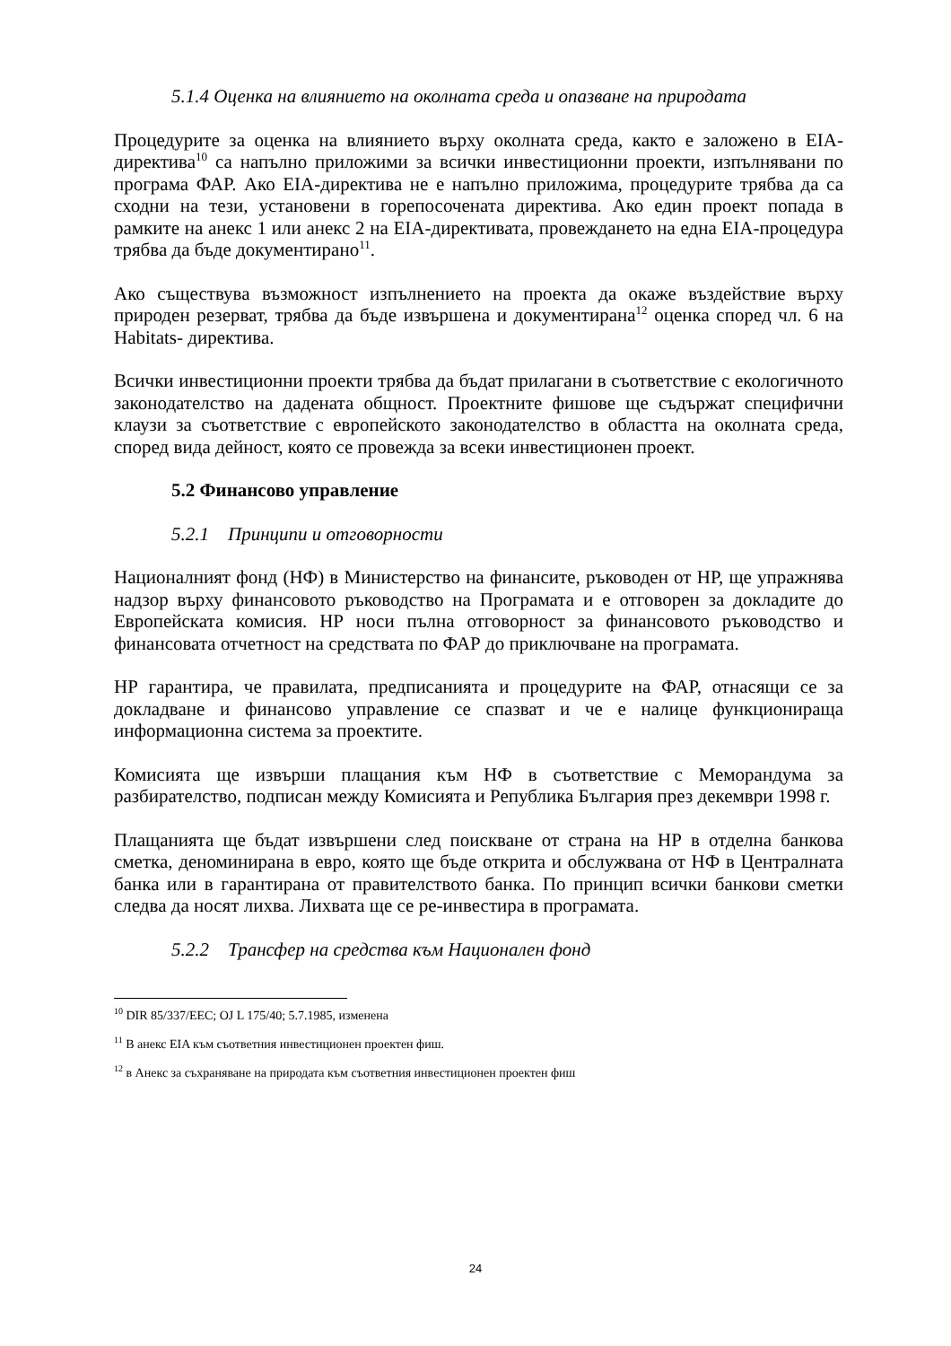5.1.4 Оценка на влиянието на околната среда и опазване на природата
Процедурите за оценка на влиянието върху околната среда, както е заложено в EIA-директива<sup>10</sup> са напълно приложими за всички инвестиционни проекти, изпълнявани по програма ФАР. Ако EIA-директива не е напълно приложима, процедурите трябва да са сходни на тези, установени в горепосочената директива. Ако един проект попада в рамките на анекс 1 или анекс 2 на EIA-директивата, провеждането на една EIA-процедура трябва да бъде документирано<sup>11</sup>.
Ако съществува възможност изпълнението на проекта да окаже въздействие върху природен резерват, трябва да бъде извършена и документирана<sup>12</sup> оценка според чл. 6 на Habitats- директива.
Всички инвестиционни проекти трябва да бъдат прилагани в съответствие с екологичното законодателство на дадената общност. Проектните фишове ще съдържат специфични клаузи за съответствие с европейското законодателство в областта на околната среда, според вида дейност, която се провежда за всеки инвестиционен проект.
5.2 Финансово управление
5.2.1 Принципи и отговорности
Националният фонд (НФ) в Министерство на финансите, ръководен от НР, ще упражнява надзор върху финансовото ръководство на Програмата и е отговорен за докладите до Европейската комисия. НР носи пълна отговорност за финансовото ръководство и финансовата отчетност на средствата по ФАР до приключване на програмата.
НР гарантира, че правилата, предписанията и процедурите на ФАР, отнасящи се за докладване и финансово управление се спазват и че е налице функционираща информационна система за проектите.
Комисията ще извърши плащания към НФ в съответствие с Меморандума за разбирателство, подписан между Комисията и Република България през декември 1998 г.
Плащанията ще бъдат извършени след поискване от страна на НР в отделна банкова сметка, деноминирана в евро, която ще бъде открита и обслужвана от НФ в Централната банка или в гарантирана от правителството банка. По принцип всички банкови сметки следва да носят лихва. Лихвата ще се ре-инвестира в програмата.
5.2.2 Трансфер на средства към Национален фонд
<sup>10</sup> DIR 85/337/EEC; OJ L 175/40; 5.7.1985, изменена
<sup>11</sup> В анекс EIA към съответния инвестиционен проектен фиш.
<sup>12</sup> в Анекс за съхраняване на природата към съответния инвестиционен проектен фиш
24